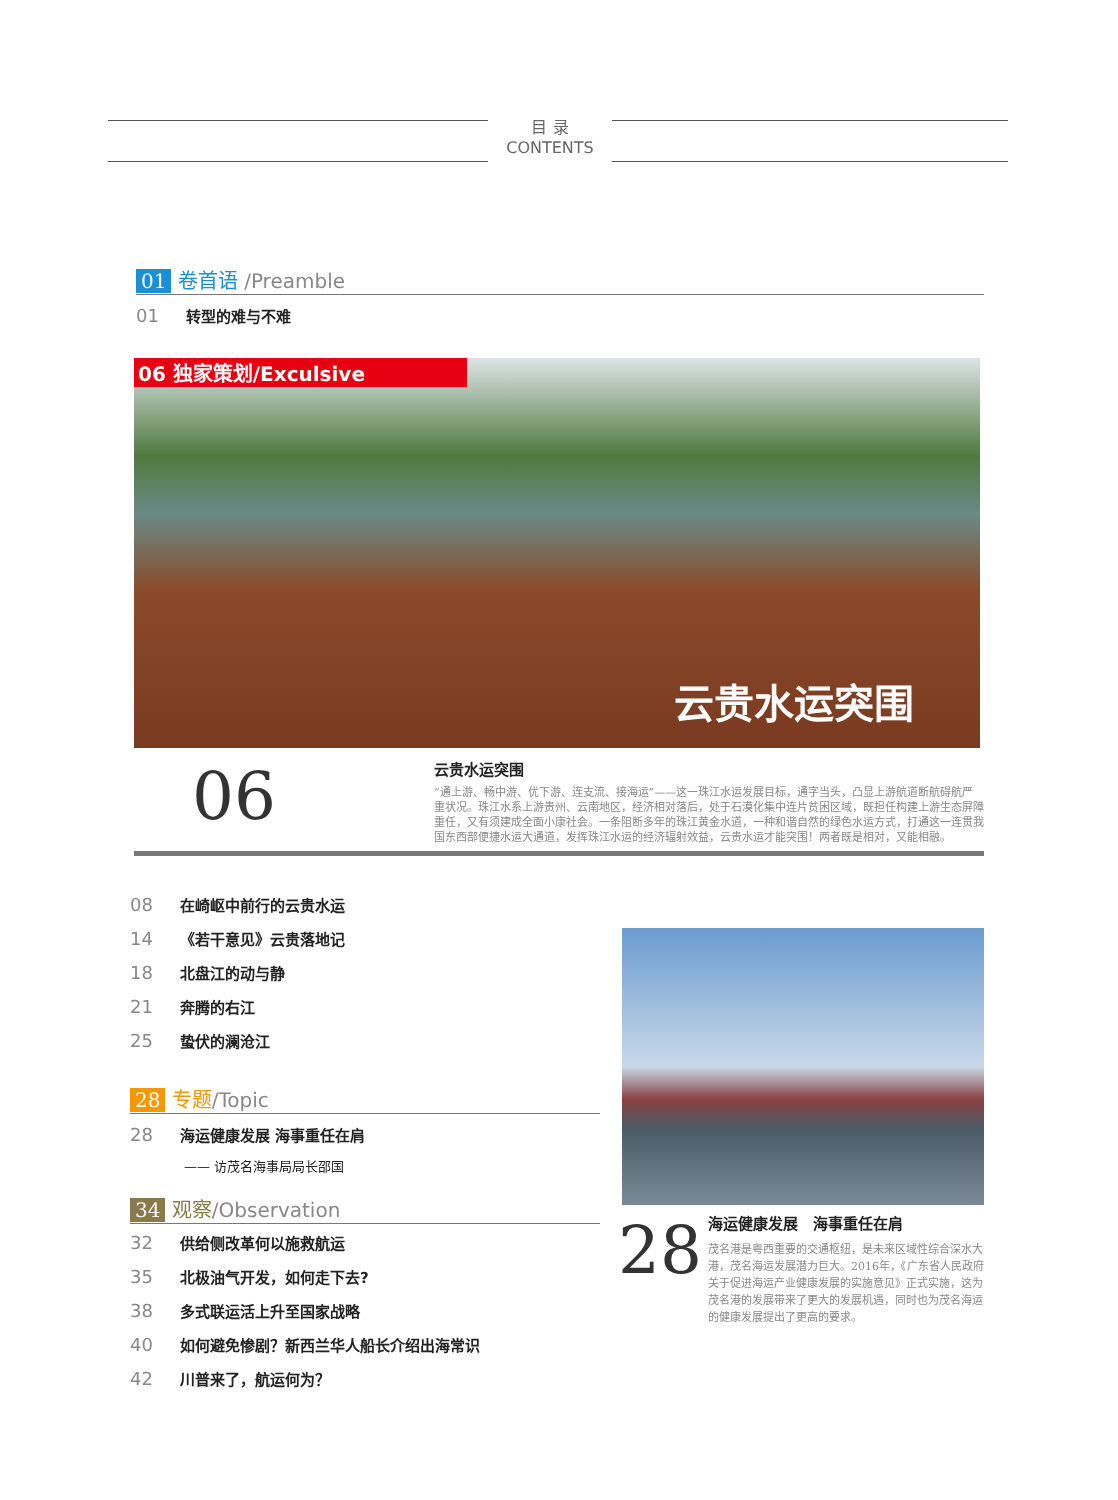目 录
CONTENTS
01 卷首语 /Preamble
01 转型的难与不难
06 独家策划/Exculsive
云贵水运突围
06
云贵水运突围
“通上游、畅中游、优下游、连支流、接海运”——这一珠江水运发展目标，通字当头，凸显上游航道断航碍航严重状况。珠江水系上游贵州、云南地区，经济相对落后，处于石漠化集中连片贫困区域，既担任构建上游生态屏障重任，又有须建成全面小康社会。一条阻断多年的珠江黄金水道，一种和谐自然的绿色水运方式，打通这一连贯我国东西部便捷水运大通道，发挥珠江水运的经济辐射效益，云贵水运才能突围！两者既是相对，又能相融。
08 在崎岖中前行的云贵水运
14 《若干意见》云贵落地记
18 北盘江的动与静
21 奔腾的右江
25 蛰伏的澜沧江
28 专题/Topic
28 海运健康发展 海事重任在肩
—— 访茂名海事局局长邵国
34 观察/Observation
32 供给侧改革何以施救航运
35 北极油气开发，如何走下去?
38 多式联运活上升至国家战略
40 如何避免惨剧？新西兰华人船长介绍出海常识
42 川普来了，航运何为？
28
海运健康发展　海事重任在肩
茂名港是粤西重要的交通枢纽，是未来区域性综合深水大港，茂名海运发展潜力巨大。2016年，《广东省人民政府关于促进海运产业健康发展的实施意见》正式实施，这为茂名港的发展带来了更大的发展机遇，同时也为茂名海运的健康发展提出了更高的要求。